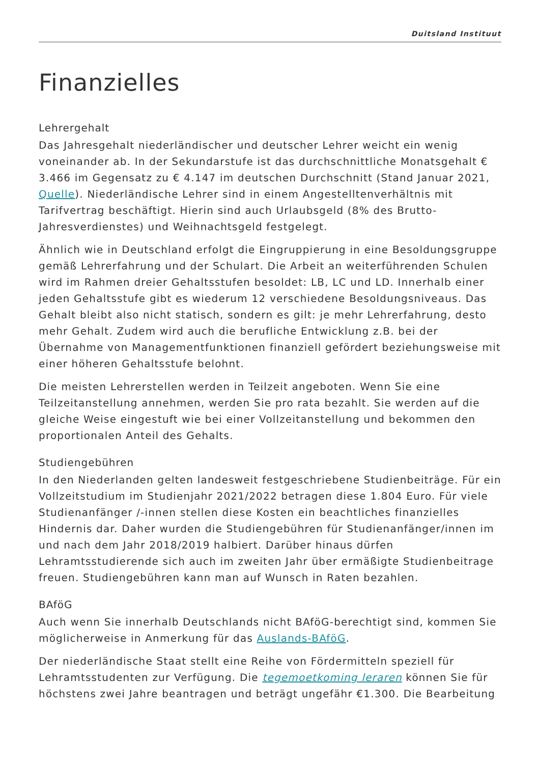Duitsland Instituut
Finanzielles
Lehrergehalt
Das Jahresgehalt niederländischer und deutscher Lehrer weicht ein wenig voneinander ab. In der Sekundarstufe ist das durchschnittliche Monatsgehalt € 3.466 im Gegensatz zu € 4.147 im deutschen Durchschnitt (Stand Januar 2021, Quelle). Niederländische Lehrer sind in einem Angestelltenverhältnis mit Tarifvertrag beschäftigt. Hierin sind auch Urlaubsgeld (8% des Brutto-Jahresverdienstes) und Weihnachtsgeld festgelegt.
Ähnlich wie in Deutschland erfolgt die Eingruppierung in eine Besoldungsgruppe gemäß Lehrerfahrung und der Schulart. Die Arbeit an weiterführenden Schulen wird im Rahmen dreier Gehaltsstufen besoldet: LB, LC und LD. Innerhalb einer jeden Gehaltsstufe gibt es wiederum 12 verschiedene Besoldungsniveaus. Das Gehalt bleibt also nicht statisch, sondern es gilt: je mehr Lehrerfahrung, desto mehr Gehalt. Zudem wird auch die berufliche Entwicklung z.B. bei der Übernahme von Managementfunktionen finanziell gefördert beziehungsweise mit einer höheren Gehaltsstufe belohnt.
Die meisten Lehrerstellen werden in Teilzeit angeboten. Wenn Sie eine Teilzeitanstellung annehmen, werden Sie pro rata bezahlt. Sie werden auf die gleiche Weise eingestuft wie bei einer Vollzeitanstellung und bekommen den proportionalen Anteil des Gehalts.
Studiengebühren
In den Niederlanden gelten landesweit festgeschriebene Studienbeiträge. Für ein Vollzeitstudium im Studienjahr 2021/2022 betragen diese 1.804 Euro. Für viele Studienanfänger /-innen stellen diese Kosten ein beachtliches finanzielles Hindernis dar. Daher wurden die Studiengebühren für Studienanfänger/innen im und nach dem Jahr 2018/2019 halbiert. Darüber hinaus dürfen Lehramtsstudierende sich auch im zweiten Jahr über ermäßigte Studienbeitrage freuen. Studiengebühren kann man auf Wunsch in Raten bezahlen.
BAföG
Auch wenn Sie innerhalb Deutschlands nicht BAföG-berechtigt sind, kommen Sie möglicherweise in Anmerkung für das Auslands-BAföG.
Der niederländische Staat stellt eine Reihe von Fördermitteln speziell für Lehramtsstudenten zur Verfügung. Die tegemoetkoming leraren können Sie für höchstens zwei Jahre beantragen und beträgt ungefähr €1.300. Die Bearbeitung